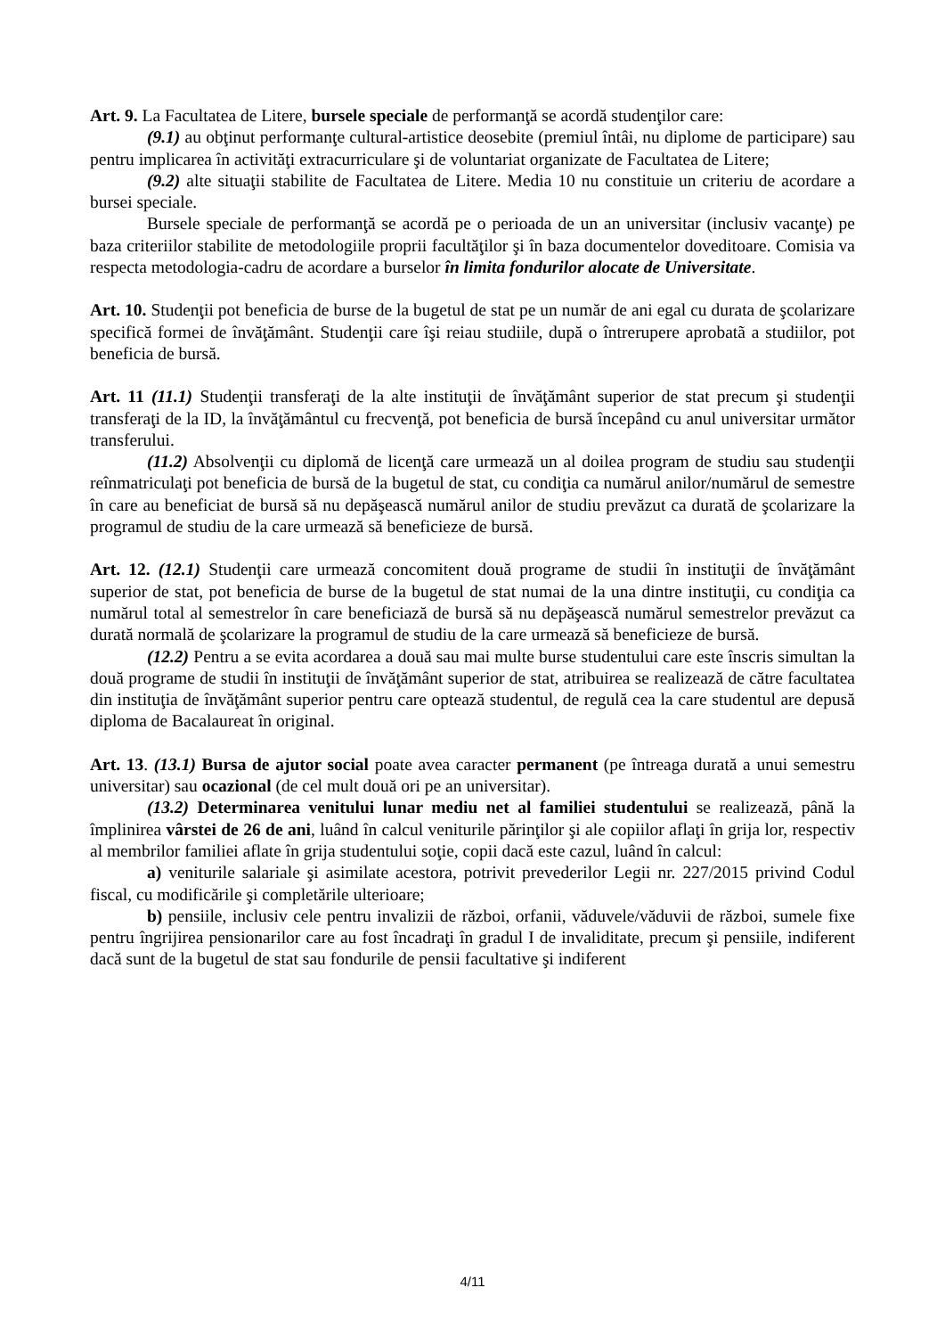Art. 9. La Facultatea de Litere, bursele speciale de performanţă se acordă studenţilor care:
(9.1) au obţinut performanţe cultural-artistice deosebite (premiul întâi, nu diplome de participare) sau pentru implicarea în activităţi extracurriculare şi de voluntariat organizate de Facultatea de Litere;
(9.2) alte situaţii stabilite de Facultatea de Litere. Media 10 nu constituie un criteriu de acordare a bursei speciale.
Bursele speciale de performanţă se acordă pe o perioada de un an universitar (inclusiv vacanţe) pe baza criteriilor stabilite de metodologiile proprii facultăţilor şi în baza documentelor doveditoare. Comisia va respecta metodologia-cadru de acordare a burselor în limita fondurilor alocate de Universitate.
Art. 10. Studenţii pot beneficia de burse de la bugetul de stat pe un număr de ani egal cu durata de şcolarizare specifică formei de învăţământ. Studenţii care îşi reiau studiile, după o întrerupere aprobatã a studiilor, pot beneficia de bursă.
Art. 11 (11.1) Studenţii transferaţi de la alte instituţii de învăţământ superior de stat precum şi studenţii transferaţi de la ID, la învăţământul cu frecvenţă, pot beneficia de bursă începând cu anul universitar următor transferului.
(11.2) Absolvenţii cu diplomă de licenţă care urmează un al doilea program de studiu sau studenţii reînmatriculaţi pot beneficia de bursă de la bugetul de stat, cu condiţia ca numărul anilor/numărul de semestre în care au beneficiat de bursă să nu depăşească numărul anilor de studiu prevăzut ca durată de şcolarizare la programul de studiu de la care urmează să beneficieze de bursă.
Art. 12. (12.1) Studenţii care urmează concomitent două programe de studii în instituţii de învăţământ superior de stat, pot beneficia de burse de la bugetul de stat numai de la una dintre instituţii, cu condiţia ca numărul total al semestrelor în care beneficiază de bursă să nu depăşească numărul semestrelor prevăzut ca durată normală de şcolarizare la programul de studiu de la care urmează să beneficieze de bursă.
(12.2) Pentru a se evita acordarea a două sau mai multe burse studentului care este înscris simultan la două programe de studii în instituţii de învăţământ superior de stat, atribuirea se realizează de către facultatea din instituţia de învăţământ superior pentru care optează studentul, de regulă cea la care studentul are depusă diploma de Bacalaureat în original.
Art. 13. (13.1) Bursa de ajutor social poate avea caracter permanent (pe întreaga durată a unui semestru universitar) sau ocazional (de cel mult două ori pe an universitar).
(13.2) Determinarea venitului lunar mediu net al familiei studentului se realizează, până la împlinirea vârstei de 26 de ani, luând în calcul veniturile părinţilor şi ale copiilor aflaţi în grija lor, respectiv al membrilor familiei aflate în grija studentului soţie, copii dacă este cazul, luând în calcul:
a) veniturile salariale şi asimilate acestora, potrivit prevederilor Legii nr. 227/2015 privind Codul fiscal, cu modificările şi completările ulterioare;
b) pensiile, inclusiv cele pentru invalizii de război, orfanii, văduvele/văduvii de război, sumele fixe pentru îngrijirea pensionarilor care au fost încadraţi în gradul I de invaliditate, precum şi pensiile, indiferent dacă sunt de la bugetul de stat sau fondurile de pensii facultative şi indiferent
4/11